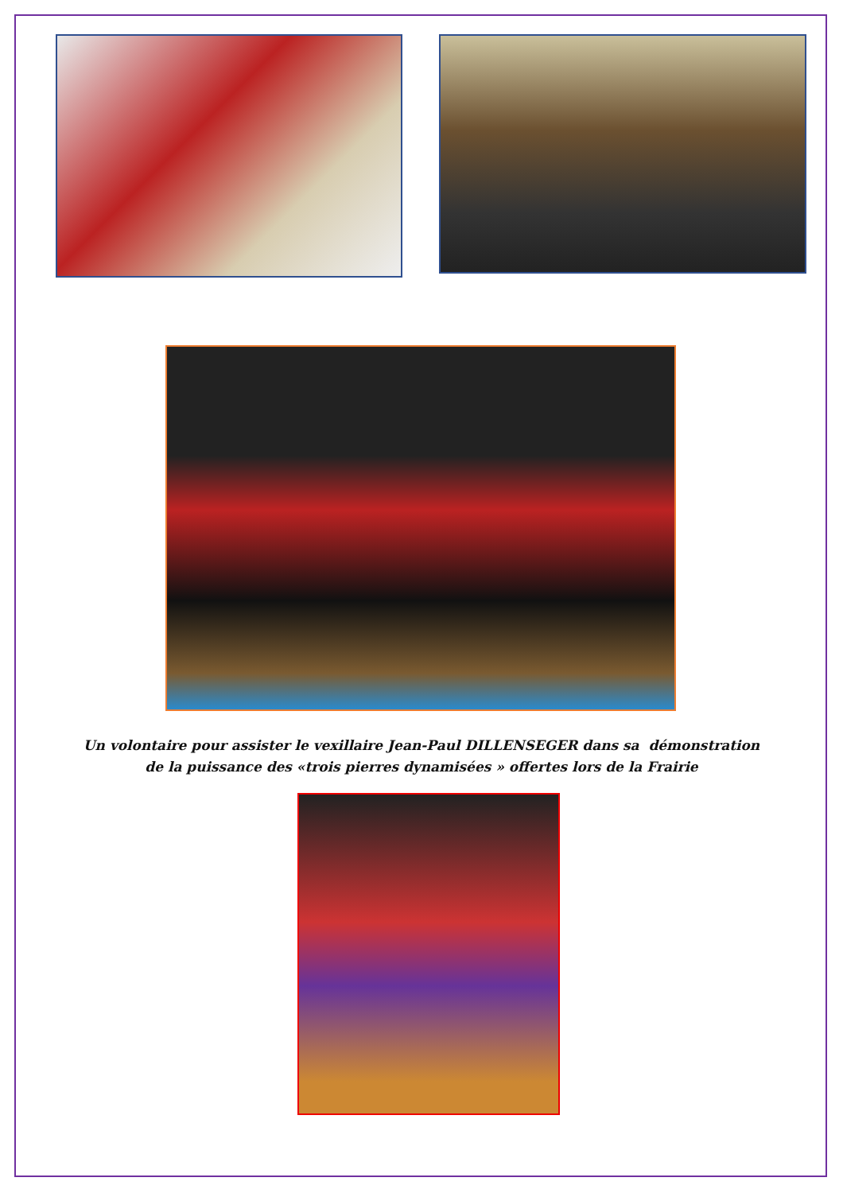Un volontaire pour assister le vexillaire Jean-Paul DILLENSEGER dans sa démonstration
de la puissance des «trois pierres dynamisées » offertes lors de la Frairie